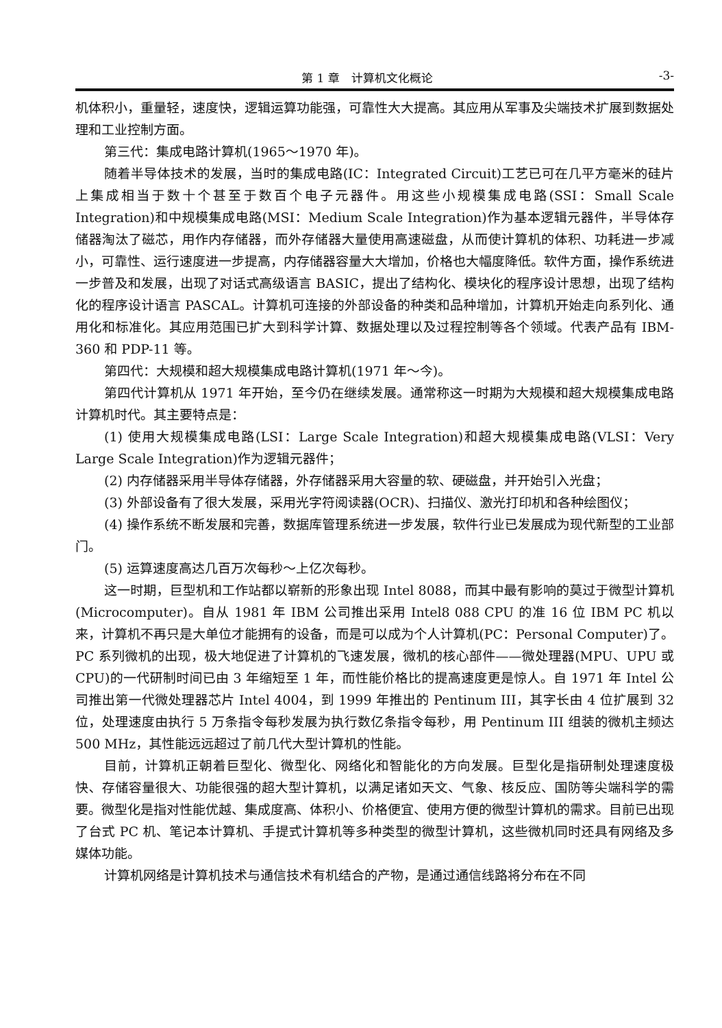第 1 章　计算机文化概论 -3-
机体积小，重量轻，速度快，逻辑运算功能强，可靠性大大提高。其应用从军事及尖端技术扩展到数据处理和工业控制方面。
第三代：集成电路计算机(1965～1970 年)。
随着半导体技术的发展，当时的集成电路(IC：Integrated Circuit)工艺已可在几平方毫米的硅片上集成相当于数十个甚至于数百个电子元器件。用这些小规模集成电路(SSI：Small Scale Integration)和中规模集成电路(MSI：Medium Scale Integration)作为基本逻辑元器件，半导体存储器淘汰了磁芯，用作内存储器，而外存储器大量使用高速磁盘，从而使计算机的体积、功耗进一步减小，可靠性、运行速度进一步提高，内存储器容量大大增加，价格也大幅度降低。软件方面，操作系统进一步普及和发展，出现了对话式高级语言 BASIC，提出了结构化、模块化的程序设计思想，出现了结构化的程序设计语言 PASCAL。计算机可连接的外部设备的种类和品种增加，计算机开始走向系列化、通用化和标准化。其应用范围已扩大到科学计算、数据处理以及过程控制等各个领域。代表产品有 IBM-360 和 PDP-11 等。
第四代：大规模和超大规模集成电路计算机(1971 年～今)。
第四代计算机从 1971 年开始，至今仍在继续发展。通常称这一时期为大规模和超大规模集成电路计算机时代。其主要特点是：
(1) 使用大规模集成电路(LSI：Large Scale Integration)和超大规模集成电路(VLSI：Very Large Scale Integration)作为逻辑元器件；
(2) 内存储器采用半导体存储器，外存储器采用大容量的软、硬磁盘，并开始引入光盘；
(3) 外部设备有了很大发展，采用光字符阅读器(OCR)、扫描仪、激光打印机和各种绘图仪；
(4) 操作系统不断发展和完善，数据库管理系统进一步发展，软件行业已发展成为现代新型的工业部门。
(5) 运算速度高达几百万次每秒～上亿次每秒。
这一时期，巨型机和工作站都以崭新的形象出现 Intel 8088，而其中最有影响的莫过于微型计算机(Microcomputer)。自从 1981 年 IBM 公司推出采用 Intel8 088 CPU 的准 16 位 IBM PC 机以来，计算机不再只是大单位才能拥有的设备，而是可以成为个人计算机(PC：Personal Computer)了。PC 系列微机的出现，极大地促进了计算机的飞速发展，微机的核心部件——微处理器(MPU、UPU 或 CPU)的一代研制时间已由 3 年缩短至 1 年，而性能价格比的提高速度更是惊人。自 1971 年 Intel 公司推出第一代微处理器芯片 Intel 4004，到 1999 年推出的 Pentinum III，其字长由 4 位扩展到 32 位，处理速度由执行 5 万条指令每秒发展为执行数亿条指令每秒，用 Pentinum III 组装的微机主频达 500 MHz，其性能远远超过了前几代大型计算机的性能。
目前，计算机正朝着巨型化、微型化、网络化和智能化的方向发展。巨型化是指研制处理速度极快、存储容量很大、功能很强的超大型计算机，以满足诸如天文、气象、核反应、国防等尖端科学的需要。微型化是指对性能优越、集成度高、体积小、价格便宜、使用方便的微型计算机的需求。目前已出现了台式 PC 机、笔记本计算机、手提式计算机等多种类型的微型计算机，这些微机同时还具有网络及多媒体功能。
计算机网络是计算机技术与通信技术有机结合的产物，是通过通信线路将分布在不同